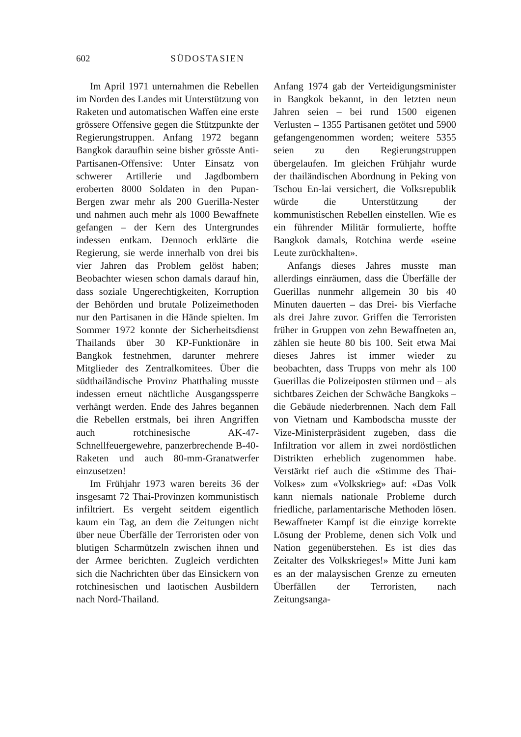602 SÜDOSTASIEN
Im April 1971 unternahmen die Rebellen im Norden des Landes mit Unterstützung von Raketen und automatischen Waffen eine erste grössere Offensive gegen die Stützpunkte der Regierungstruppen. Anfang 1972 begann Bangkok daraufhin seine bisher grösste Anti-Partisanen-Offensive: Unter Einsatz von schwerer Artillerie und Jagdbombern eroberten 8000 Soldaten in den Pupan-Bergen zwar mehr als 200 Guerilla-Nester und nahmen auch mehr als 1000 Bewaffnete gefangen – der Kern des Untergrundes indessen entkam. Dennoch erklärte die Regierung, sie werde innerhalb von drei bis vier Jahren das Problem gelöst haben; Beobachter wiesen schon damals darauf hin, dass soziale Ungerechtigkeiten, Korruption der Behörden und brutale Polizeimethoden nur den Partisanen in die Hände spielten. Im Sommer 1972 konnte der Sicherheitsdienst Thailands über 30 KP-Funktionäre in Bangkok festnehmen, darunter mehrere Mitglieder des Zentralkomitees. Über die südthailändische Provinz Phatthaling musste indessen erneut nächtliche Ausgangssperre verhängt werden. Ende des Jahres begannen die Rebellen erstmals, bei ihren Angriffen auch rotchinesische AK-47-Schnellfeuergewehre, panzerbrechende B-40-Raketen und auch 80-mm-Granatwerfer einzusetzen!
Im Frühjahr 1973 waren bereits 36 der insgesamt 72 Thai-Provinzen kommunistisch infiltriert. Es vergeht seitdem eigentlich kaum ein Tag, an dem die Zeitungen nicht über neue Überfälle der Terroristen oder von blutigen Scharmützeln zwischen ihnen und der Armee berichten. Zugleich verdichten sich die Nachrichten über das Einsickern von rotchinesischen und laotischen Ausbildern nach Nord-Thailand.
Anfang 1974 gab der Verteidigungsminister in Bangkok bekannt, in den letzten neun Jahren seien – bei rund 1500 eigenen Verlusten – 1355 Partisanen getötet und 5900 gefangengenommen worden; weitere 5355 seien zu den Regierungstruppen übergelaufen. Im gleichen Frühjahr wurde der thailändischen Abordnung in Peking von Tschou En-lai versichert, die Volksrepublik würde die Unterstützung der kommunistischen Rebellen einstellen. Wie es ein führender Militär formulierte, hoffte Bangkok damals, Rotchina werde «seine Leute zurückhalten».
Anfangs dieses Jahres musste man allerdings einräumen, dass die Überfälle der Guerillas nunmehr allgemein 30 bis 40 Minuten dauerten – das Drei- bis Vierfache als drei Jahre zuvor. Griffen die Terroristen früher in Gruppen von zehn Bewaffneten an, zählen sie heute 80 bis 100. Seit etwa Mai dieses Jahres ist immer wieder zu beobachten, dass Trupps von mehr als 100 Guerillas die Polizeiposten stürmen und – als sichtbares Zeichen der Schwäche Bangkoks – die Gebäude niederbrennen. Nach dem Fall von Vietnam und Kambodscha musste der Vize-Ministerpräsident zugeben, dass die Infiltration vor allem in zwei nordöstlichen Distrikten erheblich zugenommen habe. Verstärkt rief auch die «Stimme des Thai-Volkes» zum «Volkskrieg» auf: «Das Volk kann niemals nationale Probleme durch friedliche, parlamentarische Methoden lösen. Bewaffneter Kampf ist die einzige korrekte Lösung der Probleme, denen sich Volk und Nation gegenüberstehen. Es ist dies das Zeitalter des Volkskrieges!» Mitte Juni kam es an der malaysischen Grenze zu erneuten Überfällen der Terroristen, nach Zeitungsanga-